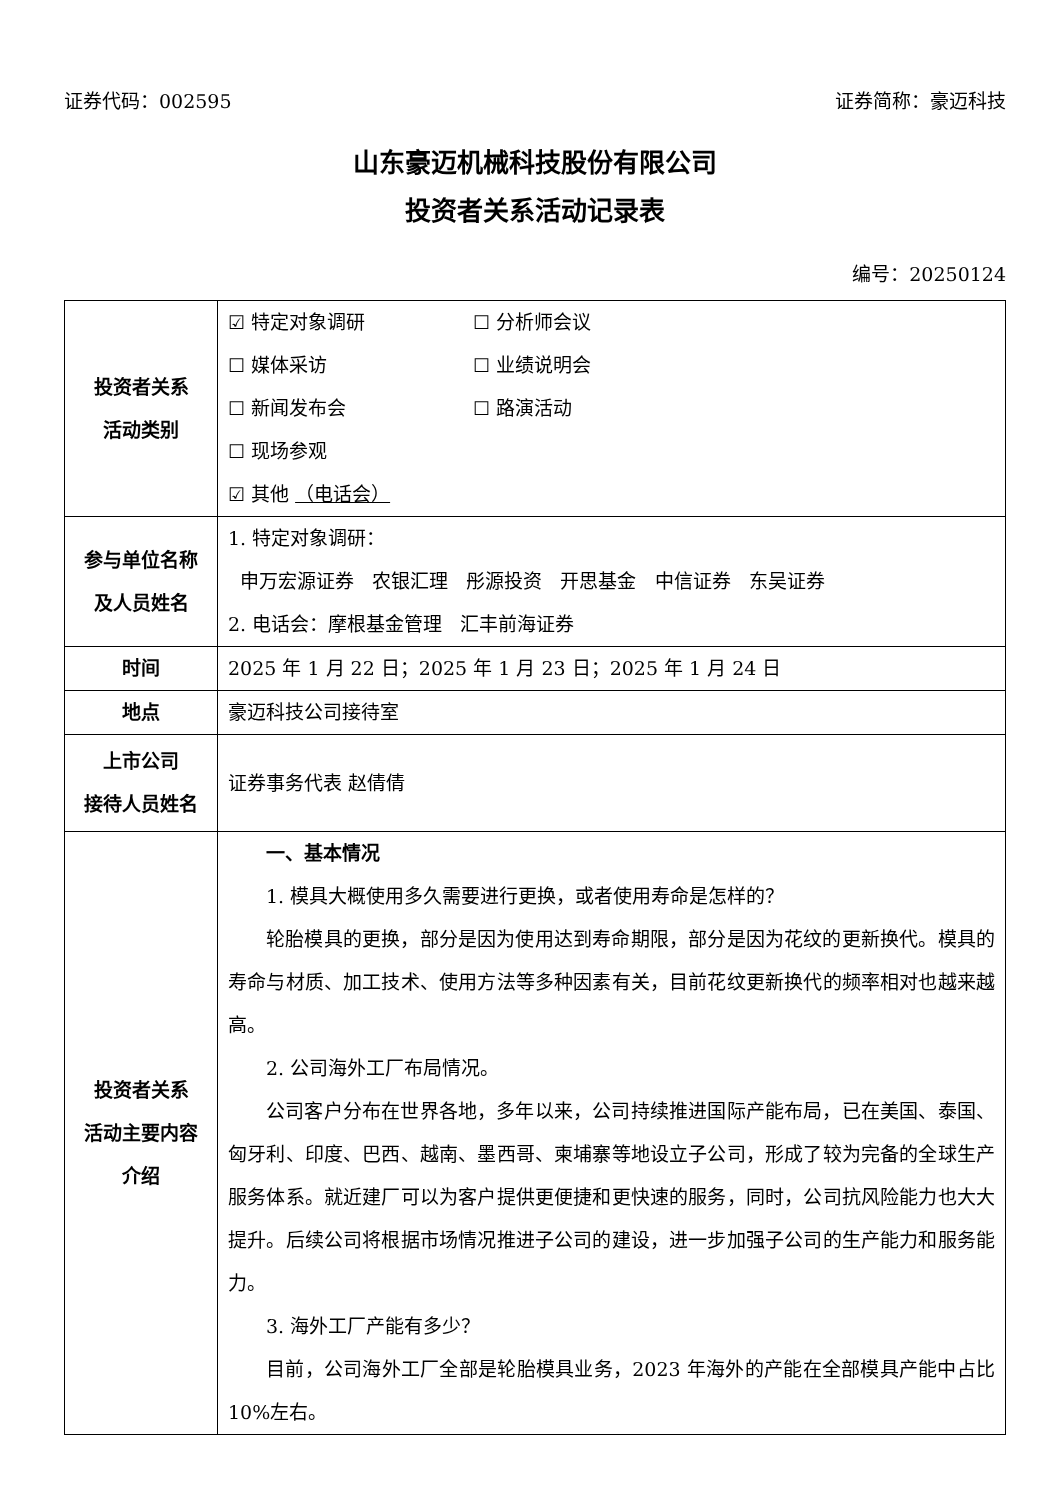证券代码：002595 证券简称：豪迈科技
山东豪迈机械科技股份有限公司
投资者关系活动记录表
编号：20250124
| 投资者关系 活动类别 | ☑ 特定对象调研 ☐ 分析师会议 ☐ 媒体采访 ☐ 业绩说明会 ☐ 新闻发布会 ☐ 路演活动 ☐ 现场参观 ☑ 其他 （电话会） |
| 参与单位名称 及人员姓名 | 1. 特定对象调研： 申万宏源证券 农银汇理 彤源投资 开思基金 中信证券 东吴证券 2. 电话会：摩根基金管理 汇丰前海证券 |
| 时间 | 2025 年 1 月 22 日；2025 年 1 月 23 日；2025 年 1 月 24 日 |
| 地点 | 豪迈科技公司接待室 |
| 上市公司 接待人员姓名 | 证券事务代表 赵倩倩 |
| 投资者关系 活动主要内容 介绍 | 一、基本情况 1. 模具大概使用多久需要进行更换，或者使用寿命是怎样的？ 轮胎模具的更换，部分是因为使用达到寿命期限，部分是因为花纹的更新换代。模具的寿命与材质、加工技术、使用方法等多种因素有关，目前花纹更新换代的频率相对也越来越高。 2. 公司海外工厂布局情况。 公司客户分布在世界各地，多年以来，公司持续推进国际产能布局，已在美国、泰国、匈牙利、印度、巴西、越南、墨西哥、柬埔寨等地设立子公司，形成了较为完备的全球生产服务体系。就近建厂可以为客户提供更便捷和更快速的服务，同时，公司抗风险能力也大大提升。后续公司将根据市场情况推进子公司的建设，进一步加强子公司的生产能力和服务能力。 3. 海外工厂产能有多少？ 目前，公司海外工厂全部是轮胎模具业务，2023 年海外的产能在全部模具产能中占比 10%左右。 |